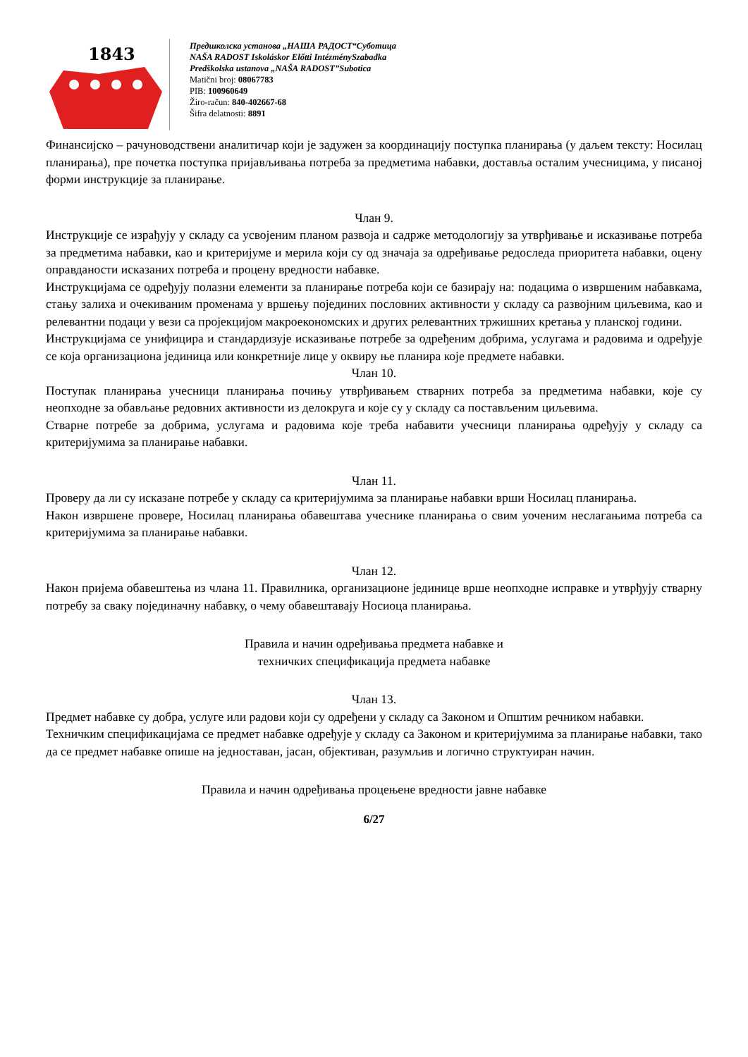1843
Предшколска установа „НАША РАДОСТ“Суботица
NAŠA RADOST Iskoláskor Előtti IntézménySzabadka
Predškolska ustanova „NAŠA RADOST”Subotica
Matični broj: 08067783
PIB: 100960649
Žiro-račun: 840-402667-68
Šifra delatnosti: 8891
Финансијско – рачуноводствени аналитичар који је задужен за координацију поступка планирања (у даљем тексту: Носилац планирања), пре почетка поступка пријављивања потреба за предметима набавки, доставља осталим учесницима, у писаној форми инструкције за планирање.
Члан 9.
Инструкције се израђују у складу са усвојеним планом развоја и садрже методологију за утврђивање и исказивање потреба за предметима набавки, као и критеријуме и мерила који су од значаја за одређивање редоследа приоритета набавки, оцену оправданости исказаних потреба и процену вредности набавке.
Инструкцијама се одређују полазни елементи за планирање потреба који се базирају на: подацима о извршеним набавкама, стању залиха и очекиваним променама у вршењу појединих пословних активности у складу са развојним циљевима, као и релевантни подаци у вези са пројекцијом макроекономских и других релевантних тржишних кретања у планској години.
Инструкцијама се унифицира и стандардизује исказивање потребе за одређеним добрима, услугама и радовима и одређује се која организациона јединица или конкретније лице у оквиру ње планира које предмете набавки.
Члан 10.
Поступак планирања учесници планирања почињу утврђивањем стварних потреба за предметима набавки, које су неопходне за обављање редовних активности из делокруга и које су у складу са постављеним циљевима.
Стварне потребе за добрима, услугама и радовима које треба набавити учесници планирања одређују у складу са критеријумима за планирање набавки.
Члан 11.
Проверу да ли су исказане потребе у складу са критеријумима за планирање набавки врши Носилац планирања.
Након извршене провере, Носилац планирања обавештава учеснике планирања о свим уоченим неслагањима потреба са критеријумима за планирање набавки.
Члан 12.
Након пријема обавештења из члана 11. Правилника, организационе јединице врше неопходне исправке и утврђују стварну потребу за сваку појединачну набавку, о чему обавештавају Носиоца планирања.
Правила и начин одређивања предмета набавке и
техничких спецификација предмета набавке
Члан 13.
Предмет набавке су добра, услуге или радови који су одређени у складу са Законом и Општим речником набавки.
Техничким спецификацијама се предмет набавке одређује у складу са Законом и критеријумима за планирање набавки, тако да се предмет набавке опише на једноставан, јасан, објективан, разумљив и логично структуиран начин.
Правила и начин одређивања процењене вредности јавне набавке
6/27